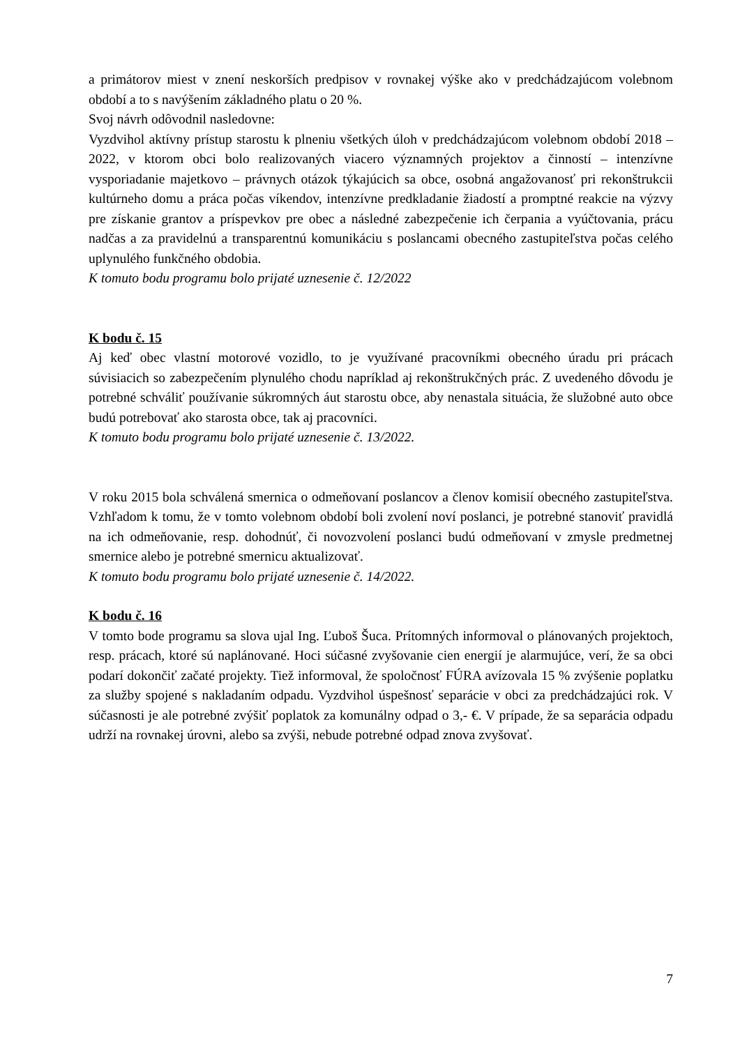a primátorov miest v znení neskorších predpisov v rovnakej výške ako v predchádzajúcom volebnom období a to s navýšením základného platu o 20 %.
Svoj návrh odôvodnil nasledovne:
Vyzdvihol aktívny prístup starostu k plneniu všetkých úloh v predchádzajúcom volebnom období 2018 – 2022, v ktorom obci bolo realizovaných viacero významných projektov a činností – intenzívne vysporiadanie majetkovo – právnych otázok týkajúcich sa obce, osobná angažovanosť pri rekonštrukcii kultúrneho domu a práca počas víkendov, intenzívne predkladanie žiadostí a promptné reakcie na výzvy pre získanie grantov a príspevkov pre obec a následné zabezpečenie ich čerpania a vyúčtovania, prácu nadčas a za pravidelnú a transparentnú komunikáciu s poslancami obecného zastupiteľstva počas celého uplynulého funkčného obdobia.
K tomuto bodu programu bolo prijaté uznesenie č. 12/2022
K bodu č. 15
Aj keď obec vlastní motorové vozidlo, to je využívané pracovníkmi obecného úradu pri prácach súvisiacich so zabezpečením plynulého chodu napríklad aj rekonštrukčných prác. Z uvedeného dôvodu je potrebné schváliť používanie súkromných áut starostu obce, aby nenastala situácia, že služobné auto obce budú potrebovať ako starosta obce, tak aj pracovníci.
K tomuto bodu programu bolo prijaté uznesenie č. 13/2022.
V roku 2015 bola schválená smernica o odmeňovaní poslancov a členov komisií obecného zastupiteľstva. Vzhľadom k tomu, že v tomto volebnom období boli zvolení noví poslanci, je potrebné stanoviť pravidlá na ich odmeňovanie, resp. dohodnúť, či novozvolení poslanci budú odmeňovaní v zmysle predmetnej smernice alebo je potrebné smernicu aktualizovať.
K tomuto bodu programu bolo prijaté uznesenie č. 14/2022.
K bodu č. 16
V tomto bode programu sa slova ujal Ing. Ľuboš Šuca. Prítomných informoval o plánovaných projektoch, resp. prácach, ktoré sú naplánované. Hoci súčasné zvyšovanie cien energií je alarmujúce, verí, že sa obci podarí dokončiť začaté projekty. Tiež informoval, že spoločnosť FÚRA avízovala 15 % zvýšenie poplatku za služby spojené s nakladaním odpadu. Vyzdvihol úspešnosť separácie v obci za predchádzajúci rok. V súčasnosti je ale potrebné zvýšiť poplatok za komunálny odpad o 3,- €. V prípade, že sa separácia odpadu udrží na rovnakej úrovni, alebo sa zvýši, nebude potrebné odpad znova zvyšovať.
7